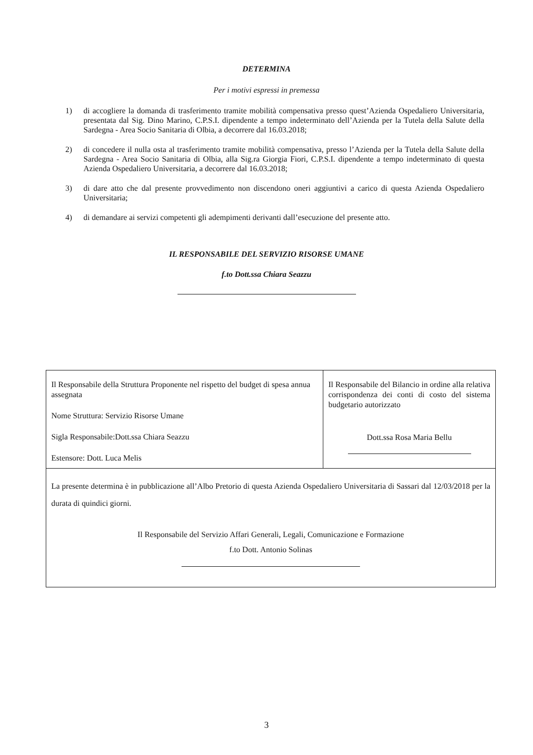DETERMINA
Per i motivi espressi in premessa
1) di accogliere la domanda di trasferimento tramite mobilità compensativa presso quest’Azienda Ospedaliero Universitaria, presentata dal Sig. Dino Marino, C.P.S.I. dipendente a tempo indeterminato dell’Azienda per la Tutela della Salute della Sardegna - Area Socio Sanitaria di Olbia, a decorrere dal 16.03.2018;
2) di concedere il nulla osta al trasferimento tramite mobilità compensativa, presso l’Azienda per la Tutela della Salute della Sardegna - Area Socio Sanitaria di Olbia, alla Sig.ra Giorgia Fiori, C.P.S.I. dipendente a tempo indeterminato di questa Azienda Ospedaliero Universitaria, a decorrere dal 16.03.2018;
3) di dare atto che dal presente provvedimento non discendono oneri aggiuntivi a carico di questa Azienda Ospedaliero Universitaria;
4) di demandare ai servizi competenti gli adempimenti derivanti dall’esecuzione del presente atto.
IL RESPONSABILE DEL SERVIZIO RISORSE UMANE
f.to Dott.ssa Chiara Seazzu
| Il Responsabile della Struttura Proponente nel rispetto del budget di spesa annua assegnata Nome Struttura: Servizio Risorse Umane Sigla Responsabile:Dott.ssa Chiara Seazzu Estensore: Dott. Luca Melis | Il Responsabile del Bilancio in ordine alla relativa corrispondenza dei conti di costo del sistema budgetario autorizzato Dott.ssa Rosa Maria Bellu |
| La presente determina è in pubblicazione all’Albo Pretorio di questa Azienda Ospedaliero Universitaria di Sassari dal 12/03/2018 per la durata di quindici giorni. Il Responsabile del Servizio Affari Generali, Legali, Comunicazione e Formazione f.to Dott. Antonio Solinas | |
3